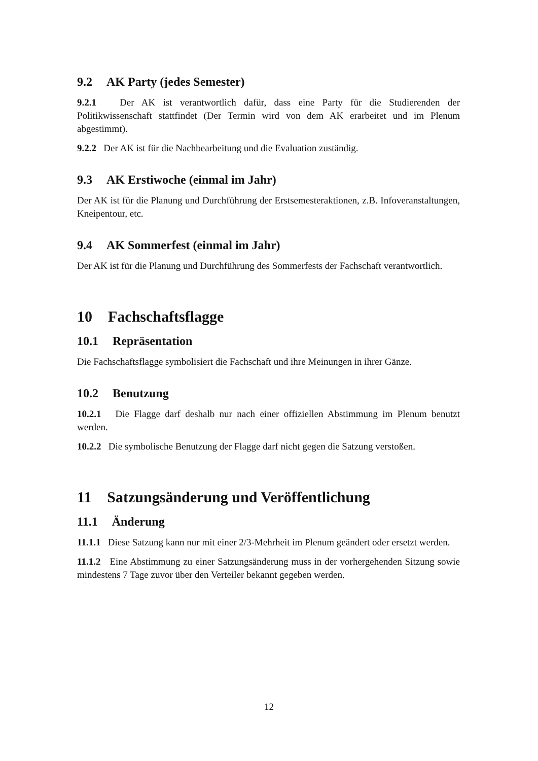9.2 AK Party (jedes Semester)
9.2.1 Der AK ist verantwortlich dafür, dass eine Party für die Studierenden der Politikwissenschaft stattfindet (Der Termin wird von dem AK erarbeitet und im Plenum abgestimmt).
9.2.2 Der AK ist für die Nachbearbeitung und die Evaluation zuständig.
9.3 AK Erstiwoche (einmal im Jahr)
Der AK ist für die Planung und Durchführung der Erstsemesteraktionen, z.B. Infoveranstaltungen, Kneipentour, etc.
9.4 AK Sommerfest (einmal im Jahr)
Der AK ist für die Planung und Durchführung des Sommerfests der Fachschaft verantwortlich.
10 Fachschaftsflagge
10.1 Repräsentation
Die Fachschaftsflagge symbolisiert die Fachschaft und ihre Meinungen in ihrer Gänze.
10.2 Benutzung
10.2.1 Die Flagge darf deshalb nur nach einer offiziellen Abstimmung im Plenum benutzt werden.
10.2.2 Die symbolische Benutzung der Flagge darf nicht gegen die Satzung verstoßen.
11 Satzungsänderung und Veröffentlichung
11.1 Änderung
11.1.1 Diese Satzung kann nur mit einer 2/3-Mehrheit im Plenum geändert oder ersetzt werden.
11.1.2 Eine Abstimmung zu einer Satzungsänderung muss in der vorhergehenden Sitzung sowie mindestens 7 Tage zuvor über den Verteiler bekannt gegeben werden.
12